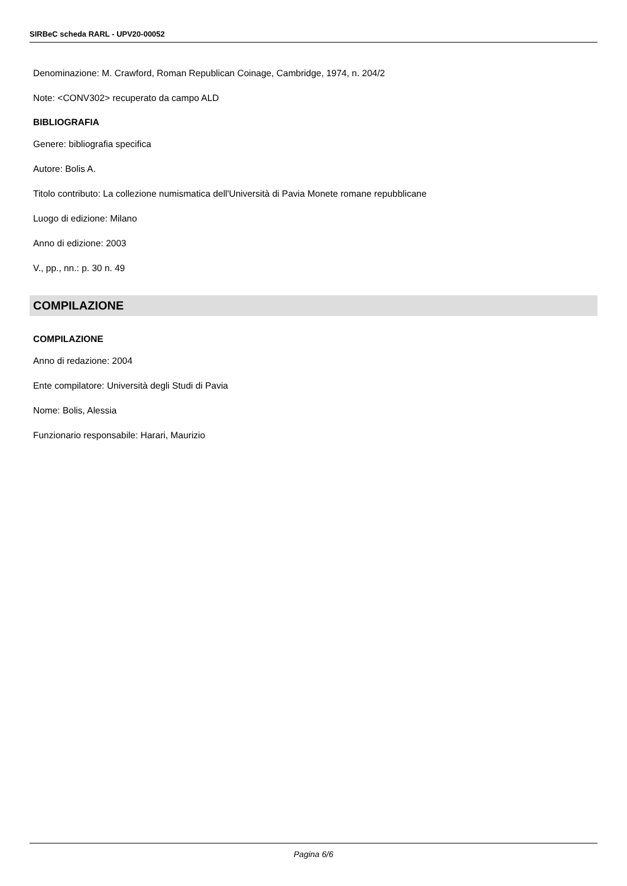SIRBeC scheda RARL - UPV20-00052
Denominazione: M. Crawford, Roman Republican Coinage, Cambridge, 1974, n. 204/2
Note: <CONV302> recuperato da campo ALD
BIBLIOGRAFIA
Genere: bibliografia specifica
Autore: Bolis A.
Titolo contributo: La collezione numismatica dell'Università di Pavia Monete romane repubblicane
Luogo di edizione: Milano
Anno di edizione: 2003
V., pp., nn.: p. 30 n. 49
COMPILAZIONE
COMPILAZIONE
Anno di redazione: 2004
Ente compilatore: Università degli Studi di Pavia
Nome: Bolis, Alessia
Funzionario responsabile: Harari, Maurizio
Pagina 6/6